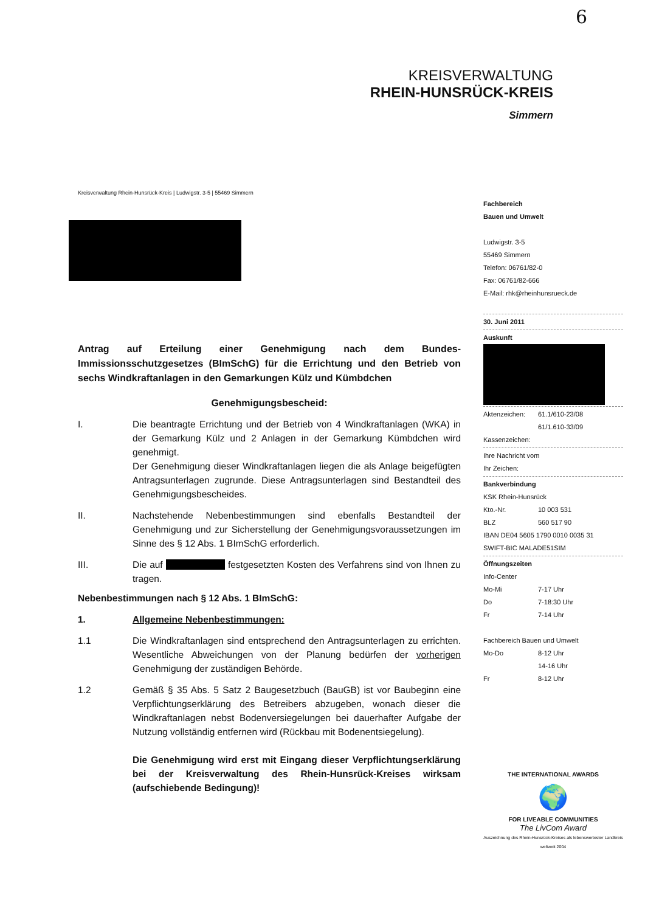6
KREISVERWALTUNG
RHEIN-HUNSRÜCK-KREIS
Simmern
Kreisverwaltung Rhein-Hunsrück-Kreis | Ludwigstr. 3-5 | 55469 Simmern
Antrag auf Erteilung einer Genehmigung nach dem Bundes-Immissionsschutzgesetzes (BImSchG) für die Errichtung und den Betrieb von sechs Windkraftanlagen in den Gemarkungen Külz und Kümbdchen
Genehmigungsbescheid:
I. Die beantragte Errichtung und der Betrieb von 4 Windkraftanlagen (WKA) in der Gemarkung Külz und 2 Anlagen in der Gemarkung Kümbdchen wird genehmigt.
Der Genehmigung dieser Windkraftanlagen liegen die als Anlage beigefügten Antragsunterlagen zugrunde. Diese Antragsunterlagen sind Bestandteil des Genehmigungsbescheides.
II. Nachstehende Nebenbestimmungen sind ebenfalls Bestandteil der Genehmigung und zur Sicherstellung der Genehmigungsvoraussetzungen im Sinne des § 12 Abs. 1 BImSchG erforderlich.
III. Die auf festgesetzten Kosten des Verfahrens sind von Ihnen zu tragen.
Nebenbestimmungen nach § 12 Abs. 1 BImSchG:
1. Allgemeine Nebenbestimmungen:
1.1 Die Windkraftanlagen sind entsprechend den Antragsunterlagen zu errichten. Wesentliche Abweichungen von der Planung bedürfen der vorherigen Genehmigung der zuständigen Behörde.
1.2 Gemäß § 35 Abs. 5 Satz 2 Baugesetzbuch (BauGB) ist vor Baubeginn eine Verpflichtungserklärung des Betreibers abzugeben, wonach dieser die Windkraftanlagen nebst Bodenversiegelungen bei dauerhafter Aufgabe der Nutzung vollständig entfernen wird (Rückbau mit Bodenentsiegelung).
Die Genehmigung wird erst mit Eingang dieser Verpflichtungserklärung bei der Kreisverwaltung des Rhein-Hunsrück-Kreises wirksam (aufschiebende Bedingung)!
Fachbereich
Bauen und Umwelt
Ludwigstr. 3-5
55469 Simmern
Telefon: 06761/82-0
Fax: 06761/82-666
E-Mail: rhk@rheinhunsrueck.de
30. Juni 2011
Auskunft
Aktenzeichen: 61.1/610-23/08
61/1.610-33/09
Kassenzeichen:
Ihre Nachricht vom
Ihr Zeichen:
Bankverbindung
KSK Rhein-Hunsrück
Kto.-Nr. 10 003 531
BLZ 560 517 90
IBAN DE04 5605 1790 0010 0035 31
SWIFT-BIC MALADE51SIM
Öffnungszeiten
Info-Center
Mo-Mi 7-17 Uhr
Do 7-18:30 Uhr
Fr 7-14 Uhr
Fachbereich Bauen und Umwelt
Mo-Do 8-12 Uhr
14-16 Uhr
Fr 8-12 Uhr
THE INTERNATIONAL AWARDS
🌍
FOR LIVEABLE COMMUNITIES
The LivCom Award
Auszeichnung des Rhein-Hunsrück-Kreises als lebenswertester Landkreis weltweit 2004